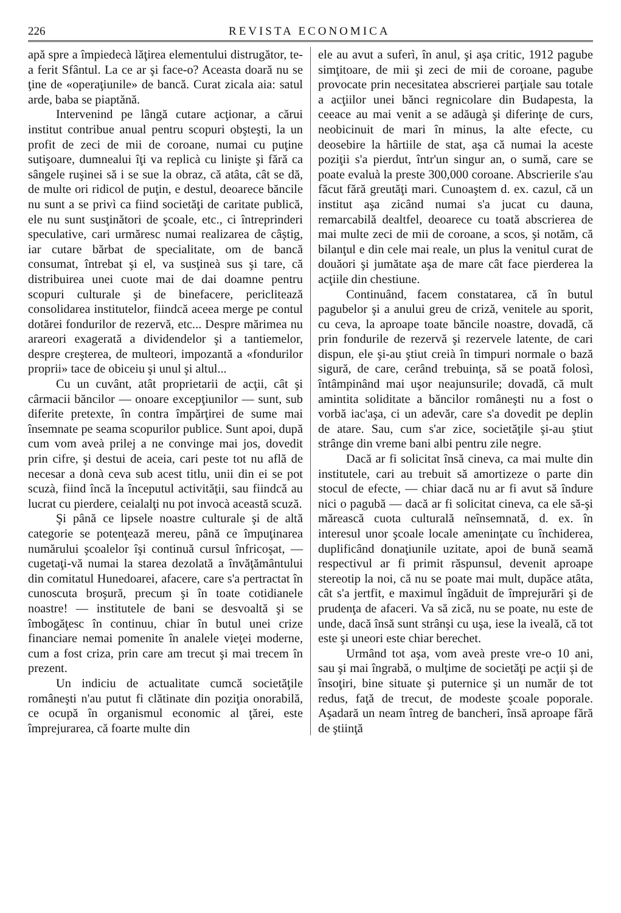226 REVISTA ECONOMICA
apă spre a împiedecà lăţirea elementului distrugător, te-a ferit Sfântul. La ce ar şi face-o? Aceasta doară nu se ţine de «operaţiunile» de bancă. Curat zicala aia: satul arde, baba se piaptănă.
Intervenind pe lângă cutare acţionar, a cărui institut contribue anual pentru scopuri obşteşti, la un profit de zeci de mii de coroane, numai cu puţine sutişoare, dumnealui îţi va replicà cu linişte şi fără ca sângele ruşinei să i se sue la obraz, că atâta, cât se dă, de multe ori ridicol de puţin, e destul, deoarece băncile nu sunt a se privì ca fiind societăţi de caritate publică, ele nu sunt susţinători de şcoale, etc., ci întreprinderi speculative, cari urmăresc numai realizarea de câştig, iar cutare bărbat de specialitate, om de bancă consumat, întrebat şi el, va susţineà sus şi tare, că distribuirea unei cuote mai de dai doamne pentru scopuri culturale şi de binefacere, periclitează consolidarea institutelor, fiindcă aceea merge pe contul dotărei fondurilor de rezervă, etc... Despre mărimea nu arareori exagerată a dividendelor şi a tantiemelor, despre creşterea, de multeori, impozantă a «fondurilor proprii» tace de obiceiu şi unul şi altul...
Cu un cuvânt, atât proprietarii de acţii, cât şi cârmacii băncilor — onoare excepţiunilor — sunt, sub diferite pretexte, în contra împărţirei de sume mai însemnate pe seama scopurilor publice. Sunt apoi, după cum vom aveà prilej a ne convinge mai jos, dovedit prin cifre, şi destui de aceia, cari peste tot nu află de necesar a donà ceva sub acest titlu, unii din ei se pot scuzà, fiind încă la începutul activităţii, sau fiindcă au lucrat cu pierdere, ceialalţi nu pot invocà această scuză.
Şi până ce lipsele noastre culturale şi de altă categorie se potenţează mereu, până ce împuţinarea numărului şcoalelor îşi continuă cursul înfricoşat, — cugetaţi-vă numai la starea dezolată a învăţământului din comitatul Hunedoarei, afacere, care s'a pertractat în cunoscuta broşură, precum şi în toate cotidianele noastre! — institutele de bani se desvoaltă şi se îmbogăţesc în continuu, chiar în butul unei crize financiare nemai pomenite în analele vieţei moderne, cum a fost criza, prin care am trecut şi mai trecem în prezent.
Un indiciu de actualitate cumcă societăţile româneşti n'au putut fi clătinate din poziţia onorabilă, ce ocupă în organismul economic al ţărei, este împrejurarea, că foarte multe din
ele au avut a suferì, în anul, şi aşa critic, 1912 pagube simţitoare, de mii şi zeci de mii de coroane, pagube provocate prin necesitatea abscrierei parţiale sau totale a acţiilor unei bănci regnicolare din Budapesta, la ceeace au mai venit a se adăugà şi diferinţe de curs, neobicinuit de mari în minus, la alte efecte, cu deosebire la hârtiile de stat, aşa că numai la aceste poziţii s'a pierdut, într'un singur an, o sumă, care se poate evaluà la preste 300,000 coroane. Abscrierile s'au făcut fără greutăţi mari. Cunoaştem d. ex. cazul, că un institut aşa zicând numai s'a jucat cu dauna, remarcabilă dealtfel, deoarece cu toată abscrierea de mai multe zeci de mii de coroane, a scos, şi notăm, că bilanţul e din cele mai reale, un plus la venitul curat de douăori şi jumătate aşa de mare cât face pierderea la acţiile din chestiune.
Continuând, facem constatarea, că în butul pagubelor şi a anului greu de criză, venitele au sporit, cu ceva, la aproape toate băncile noastre, dovadă, că prin fondurile de rezervă şi rezervele latente, de cari dispun, ele şi-au ştiut creià în timpuri normale o bază sigură, de care, cerând trebuinţa, să se poată folosì, întâmpinând mai uşor neajunsurile; dovadă, că mult amintita soliditate a băncilor româneşti nu a fost o vorbă iac'aşa, ci un adevăr, care s'a dovedit pe deplin de atare. Sau, cum s'ar zice, societăţile şi-au ştiut strânge din vreme bani albi pentru zile negre.
Dacă ar fi solicitat însă cineva, ca mai multe din institutele, cari au trebuit să amortizeze o parte din stocul de efecte, — chiar dacă nu ar fi avut să îndure nici o pagubă — dacă ar fi solicitat cineva, ca ele să-şi mărească cuota culturală neînsemnată, d. ex. în interesul unor şcoale locale ameninţate cu închiderea, duplificând donaţiunile uzitate, apoi de bună seamă respectivul ar fi primit răspunsul, devenit aproape stereotip la noi, că nu se poate mai mult, dupăce atâta, cât s'a jertfit, e maximul îngăduit de împrejurări şi de prudenţa de afaceri. Va să zică, nu se poate, nu este de unde, dacă însă sunt strânşi cu uşa, iese la iveală, că tot este şi uneori este chiar berechet.
Urmând tot aşa, vom aveà preste vre-o 10 ani, sau şi mai îngrabă, o mulţime de societăţi pe acţii şi de însoţiri, bine situate şi puternice şi un număr de tot redus, faţă de trecut, de modeste şcoale poporale. Aşadară un neam întreg de bancheri, însă aproape fără de ştiinţă